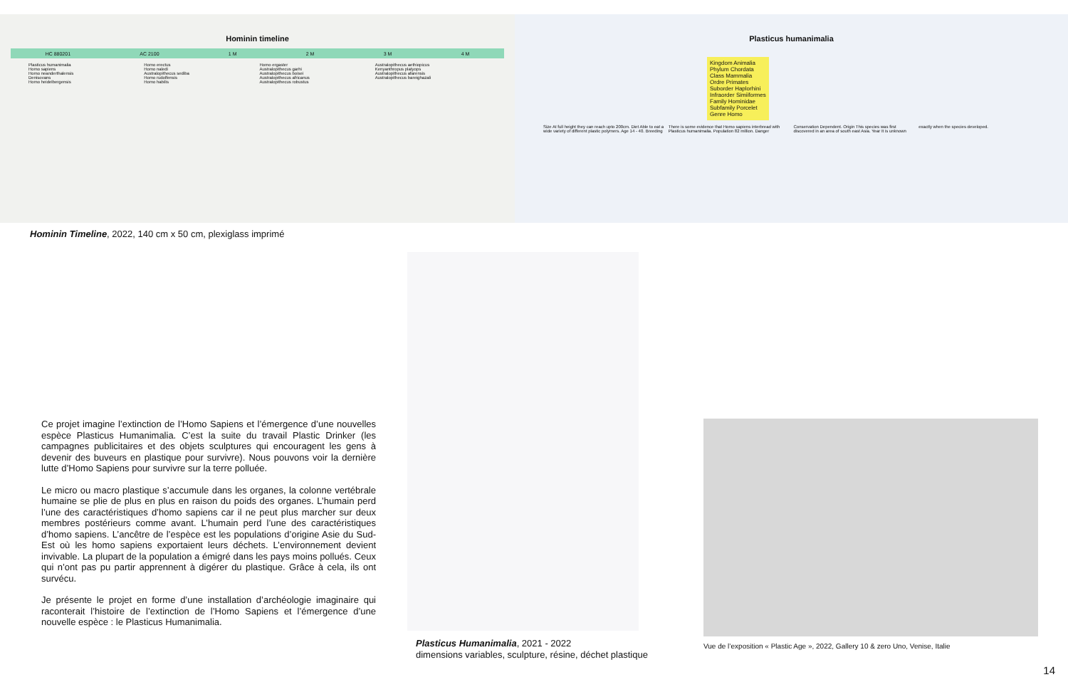Hominin timeline
HC 880201 AC 2100 1 M 2 M 3 M 4 M
Plasticus humanimalia
Homo sapiens
Homo neanderthalensis
Denisovans
Homo heidelbergensis
Homo erectus
Homo naledi
Australopithecus sediba
Homo rudolfensis
Homo habilis
Homo ergaster
Australopithecus garhi
Australopithecus boisei
Australopithecus africanus
Australopithecus robustus
Australopithecus aethiopicus
Kenyanthropus platyops
Australopithecus afarensis
Australopithecus bareighazali
Plasticus humanimalia
Kingdom Animalia
Phylum Chordata
Class Mammalia
Ordre Primates
Suborder Haplorhini
Infraorder Simiiformes
Family Hominidae
Subfamily Porcelet
Genre Homo
Size At full height they can reach upto 200cm. Diet Able to eat a wide variety of different plastic polymers. Age 14 - 40. Breeding There is some evidence that Homo sapiens interbread with Plasticus humanimalia. Population 82 million. Danger Conservation Dependent. Origin This species was first discovered in an area of south east Asia. Year It is unknown exactly when the species developed.
Hominin Timeline, 2022, 140 cm x 50 cm, plexiglass imprimé
Ce projet imagine l’extinction de l’Homo Sapiens et l’émergence d’une nouvelles espèce Plasticus Humanimalia. C’est la suite du travail Plastic Drinker (les campagnes publicitaires et des objets sculptures qui encouragent les gens à devenir des buveurs en plastique pour survivre). Nous pouvons voir la dernière lutte d’Homo Sapiens pour survivre sur la terre polluée.
Le micro ou macro plastique s’accumule dans les organes, la colonne vertébrale humaine se plie de plus en plus en raison du poids des organes. L’humain perd l’une des caractéristiques d’homo sapiens car il ne peut plus marcher sur deux membres postérieurs comme avant. L’humain perd l’une des caractéristiques d’homo sapiens. L’ancêtre de l’espèce est les populations d’origine Asie du Sud-Est où les homo sapiens exportaient leurs déchets. L’environnement devient invivable. La plupart de la population a émigré dans les pays moins pollués. Ceux qui n’ont pas pu partir apprennent à digérer du plastique. Grâce à cela, ils ont survécu.
Je présente le projet en forme d’une installation d’archéologie imaginaire qui raconterait l’histoire de l’extinction de l’Homo Sapiens et l’émergence d’une nouvelle espèce : le Plasticus Humanimalia.
Plasticus Humanimalia, 2021 - 2022
dimensions variables, sculpture, résine, déchet plastique
Vue de l’exposition « Plastic Age », 2022, Gallery 10 & zero Uno, Venise, Italie
14